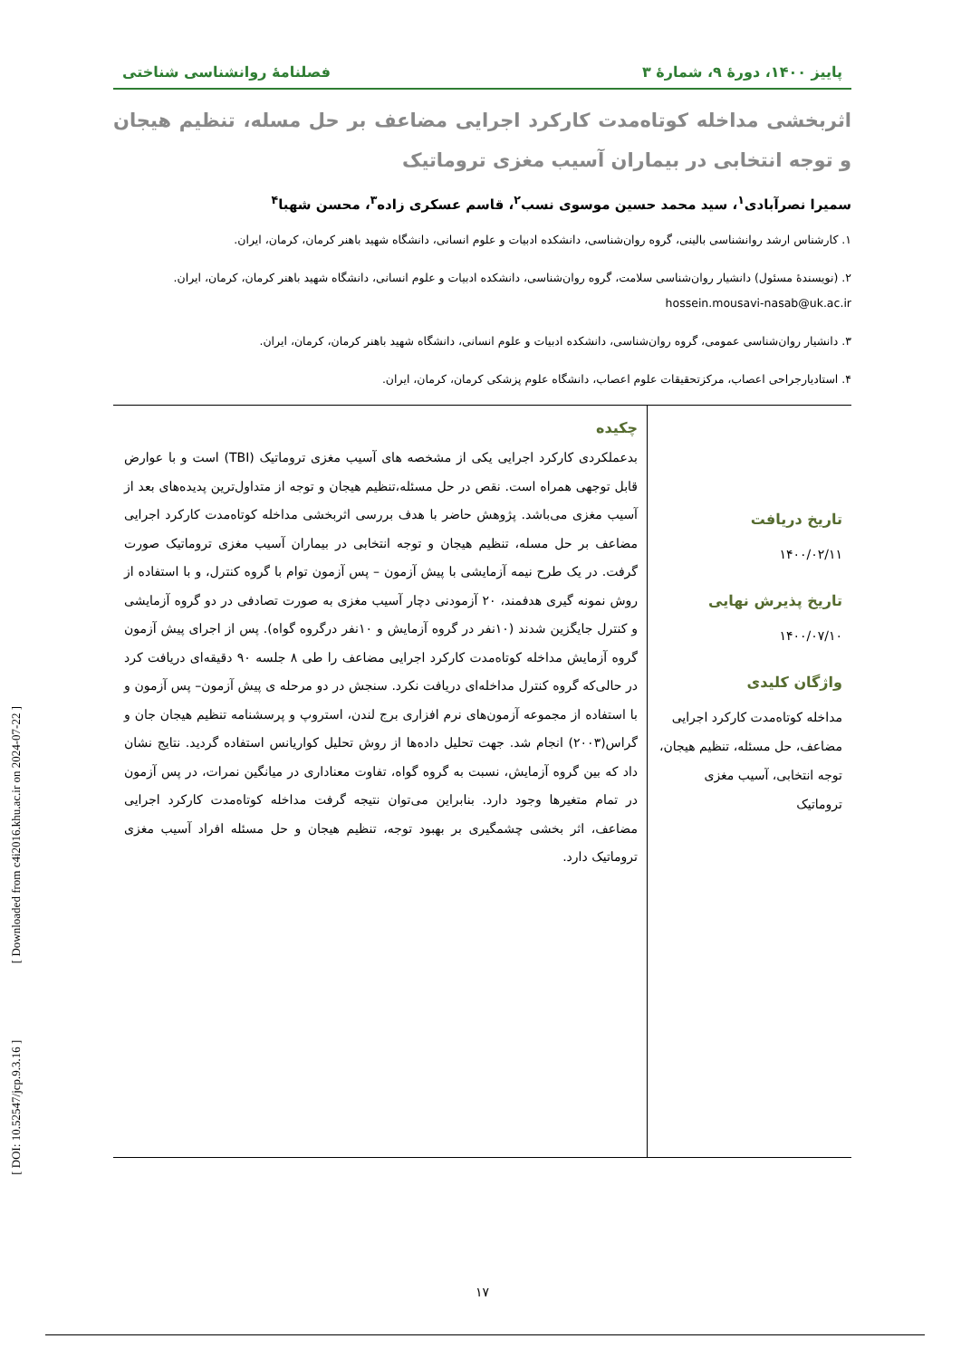پاییز ۱۴۰۰، دورۀ ۹، شمارۀ ۳ فصلنامۀ روانشناسی شناختی
اثربخشی مداخله کوتاه‌مدت کارکرد اجرایی مضاعف بر حل مسله، تنظیم هیجان و توجه انتخابی در بیماران آسیب مغزی تروماتیک
سمیرا نصرآبادی<sup>۱</sup>، سید محمد حسین موسوی نسب<sup>۲</sup>، قاسم عسکری زاده<sup>۳</sup>، محسن شهبا<sup>۴</sup>
۱. کارشناس ارشد روانشناسی بالینی، گروه روان‌شناسی، دانشکده ادبیات و علوم انسانی، دانشگاه شهید باهنر کرمان، کرمان، ایران.
۲. (نویسندۀ مسئول) دانشیار روان‌شناسی سلامت، گروه روان‌شناسی، دانشکده ادبیات و علوم انسانی، دانشگاه شهید باهنر کرمان، کرمان، ایران. hossein.mousavi-nasab@uk.ac.ir
۳. دانشیار روان‌شناسی عمومی، گروه روان‌شناسی، دانشکده ادبیات و علوم انسانی، دانشگاه شهید باهنر کرمان، کرمان، ایران.
۴. استادیارجراحی اعصاب، مرکزتحقیقات علوم اعصاب، دانشگاه علوم پزشکی کرمان، کرمان، ایران.
تاریخ دریافت
۱۴۰۰/۰۲/۱۱
تاریخ پذیرش نهایی
۱۴۰۰/۰۷/۱۰
واژگان کلیدی
مداخله کوتاه‌مدت کارکرد اجرایی مضاعف، حل مسئله، تنظیم هیجان، توجه انتخابی، آسیب مغزی تروماتیک
چکیده
بدعملکردی کارکرد اجرایی یکی از مشخصه های آسیب مغزی تروماتیک (TBI) است و با عوارض قابل توجهی همراه است. نقص در حل مسئله،تنظیم هیجان و توجه از متداول‌ترین پدیده‌های بعد از آسیب مغزی می‌باشد. پژوهش حاضر با هدف بررسی اثربخشی مداخله کوتاه‌مدت کارکرد اجرایی مضاعف بر حل مسله، تنظیم هیجان و توجه انتخابی در بیماران آسیب مغزی تروماتیک صورت گرفت. در یک طرح نیمه آزمایشی با پیش آزمون – پس آزمون توام با گروه کنترل، و با استفاده از روش نمونه گیری هدفمند، ۲۰ آزمودنی دچار آسیب مغزی به صورت تصادفی در دو گروه آزمایشی و کنترل جایگزین شدند (۱۰نفر در گروه آزمایش و ۱۰نفر درگروه گواه). پس از اجرای پیش آزمون گروه آزمایش مداخله کوتاه‌مدت کارکرد اجرایی مضاعف را طی ۸ جلسه ۹۰ دقیقه‌ای دریافت کرد در حالی‌که گروه کنترل مداخله‌ای دریافت نکرد. سنجش در دو مرحله ی پیش آزمون– پس آزمون و با استفاده از مجموعه آزمون‌های نرم افزاری برج لندن، استروپ و پرسشنامه تنظیم هیجان جان و گراس(۲۰۰۳) انجام شد. جهت تحلیل داده‌ها از روش تحلیل کواریانس استفاده گردید. نتایج نشان داد که بین گروه آزمایش، نسبت به گروه گواه، تفاوت معناداری در میانگین نمرات، در پس آزمون در تمام متغیرها وجود دارد. بنابراین می‌توان نتیجه گرفت مداخله کوتاه‌مدت کارکرد اجرایی مضاعف، اثر بخشی چشمگیری بر بهبود توجه، تنظیم هیجان و حل مسئله افراد آسیب مغزی تروماتیک دارد.
۱۷
[ DOI: 10.52547/jcp.9.3.16 ] [ Downloaded from c4i2016.khu.ac.ir on 2024-07-22 ]